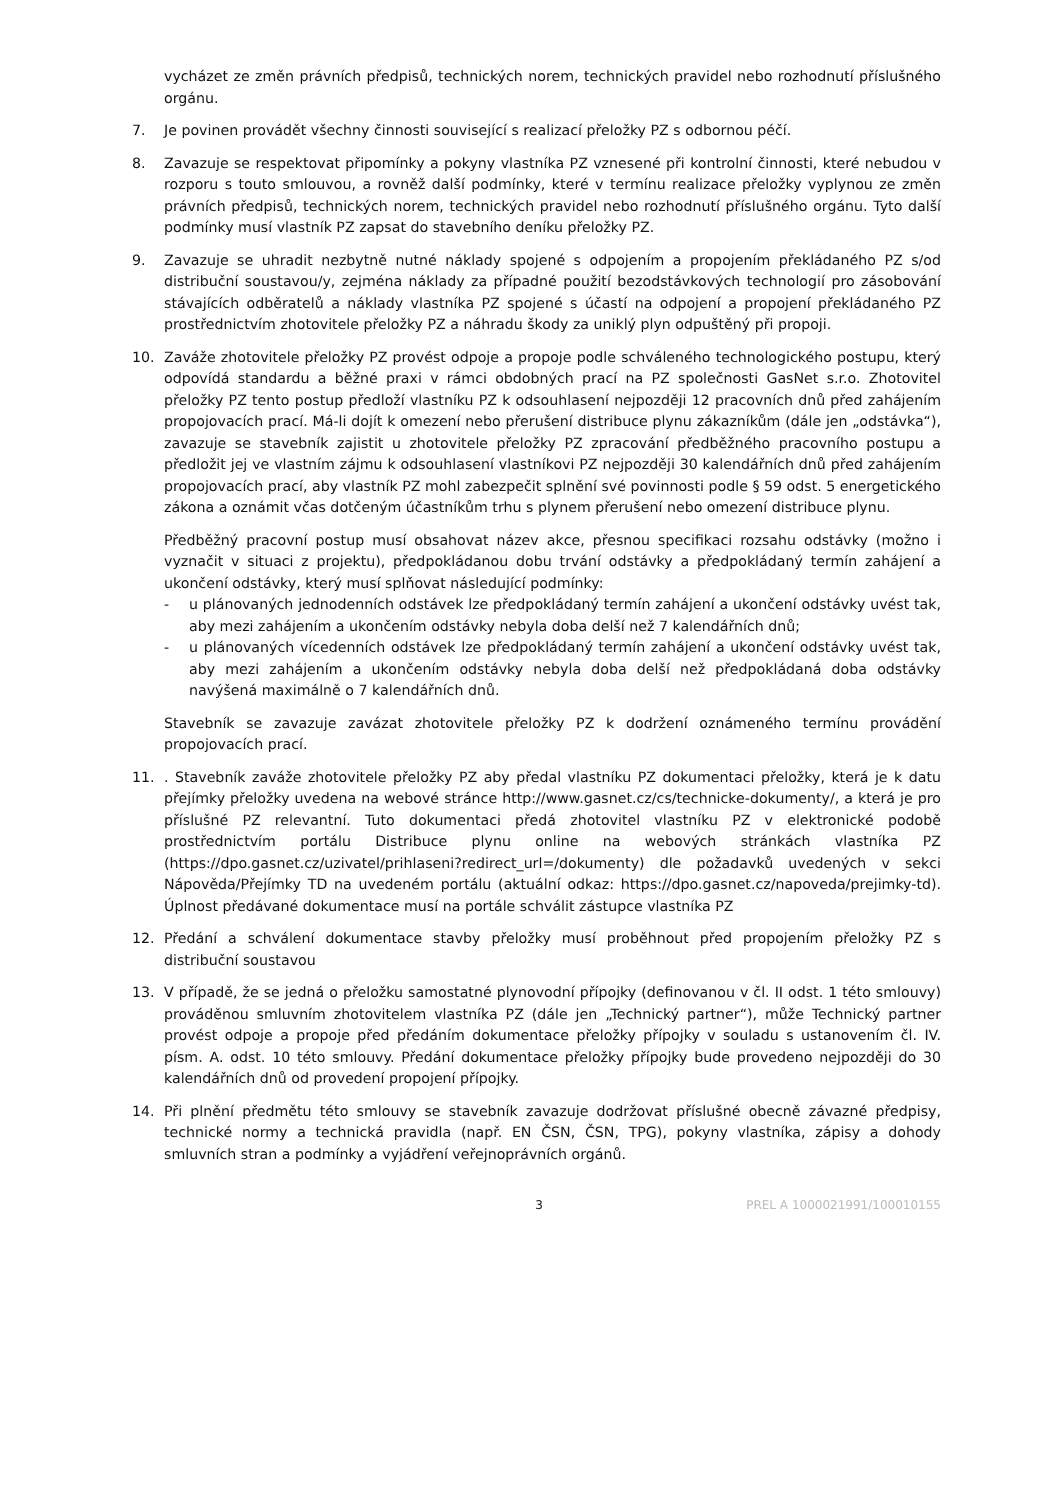vycházet ze změn právních předpisů, technických norem, technických pravidel nebo rozhodnutí příslušného orgánu.
7. Je povinen provádět všechny činnosti související s realizací přeložky PZ s odbornou péčí.
8. Zavazuje se respektovat připomínky a pokyny vlastníka PZ vznesené při kontrolní činnosti, které nebudou v rozporu s touto smlouvou, a rovněž další podmínky, které v termínu realizace přeložky vyplynou ze změn právních předpisů, technických norem, technických pravidel nebo rozhodnutí příslušného orgánu. Tyto další podmínky musí vlastník PZ zapsat do stavebního deníku přeložky PZ.
9. Zavazuje se uhradit nezbytně nutné náklady spojené s odpojením a propojením překládaného PZ s/od distribuční soustavou/y, zejména náklady za případné použití bezodstávkových technologií pro zásobování stávajících odběratelů a náklady vlastníka PZ spojené s účastí na odpojení a propojení překládaného PZ prostřednictvím zhotovitele přeložky PZ a náhradu škody za uniklý plyn odpuštěný při propoji.
10. Zaváže zhotovitele přeložky PZ provést odpoje a propoje podle schváleného technologického postupu, který odpovídá standardu a běžné praxi v rámci obdobných prací na PZ společnosti GasNet s.r.o. Zhotovitel přeložky PZ tento postup předloží vlastníku PZ k odsouhlasení nejpozději 12 pracovních dnů před zahájením propojovacích prací. Má-li dojít k omezení nebo přerušení distribuce plynu zákazníkům (dále jen „odstávka“), zavazuje se stavebník zajistit u zhotovitele přeložky PZ zpracování předběžného pracovního postupu a předložit jej ve vlastním zájmu k odsouhlasení vlastníkovi PZ nejpozději 30 kalendářních dnů před zahájením propojovacích prací, aby vlastník PZ mohl zabezpečit splnění své povinnosti podle § 59 odst. 5 energetického zákona a oznámit včas dotčeným účastníkům trhu s plynem přerušení nebo omezení distribuce plynu.
Předběžný pracovní postup musí obsahovat název akce, přesnou specifikaci rozsahu odstávky (možno i vyznačit v situaci z projektu), předpokládanou dobu trvání odstávky a předpokládaný termín zahájení a ukončení odstávky, který musí splňovat následující podmínky:
- u plánovaných jednodenních odstávek lze předpokládaný termín zahájení a ukončení odstávky uvést tak, aby mezi zahájením a ukončením odstávky nebyla doba delší než 7 kalendářních dnů;
- u plánovaných vícedenních odstávek lze předpokládaný termín zahájení a ukončení odstávky uvést tak, aby mezi zahájením a ukončením odstávky nebyla doba delší než předpokládaná doba odstávky navýšená maximálně o 7 kalendářních dnů.
Stavebník se zavazuje zavázat zhotovitele přeložky PZ k dodržení oznámeného termínu provádění propojovacích prací.
11. . Stavebník zaváže zhotovitele přeložky PZ aby předal vlastníku PZ dokumentaci přeložky, která je k datu přejímky přeložky uvedena na webové stránce http://www.gasnet.cz/cs/technicke-dokumenty/, a která je pro příslušné PZ relevantní. Tuto dokumentaci předá zhotovitel vlastníku PZ v elektronické podobě prostřednictvím portálu Distribuce plynu online na webových stránkách vlastníka PZ (https://dpo.gasnet.cz/uzivatel/prihlaseni?redirect_url=/dokumenty) dle požadavků uvedených v sekci Nápověda/Přejímky TD na uvedeném portálu (aktuální odkaz: https://dpo.gasnet.cz/napoveda/prejimky-td). Úplnost předávané dokumentace musí na portále schválit zástupce vlastníka PZ
12. Předání a schválení dokumentace stavby přeložky musí proběhnout před propojením přeložky PZ s distribuční soustavou
13. V případě, že se jedná o přeložku samostatné plynovodní přípojky (definovanou v čl. II odst. 1 této smlouvy) prováděnou smluvním zhotovitelem vlastníka PZ (dále jen „Technický partner“), může Technický partner provést odpoje a propoje před předáním dokumentace přeložky přípojky v souladu s ustanovením čl. IV. písm. A. odst. 10 této smlouvy. Předání dokumentace přeložky přípojky bude provedeno nejpozději do 30 kalendářních dnů od provedení propojení přípojky.
14. Při plnění předmětu této smlouvy se stavebník zavazuje dodržovat příslušné obecně závazné předpisy, technické normy a technická pravidla (např. EN ČSN, ČSN, TPG), pokyny vlastníka, zápisy a dohody smluvních stran a podmínky a vyjádření veřejnoprávních orgánů.
3 PREL A 1000021991/100010155